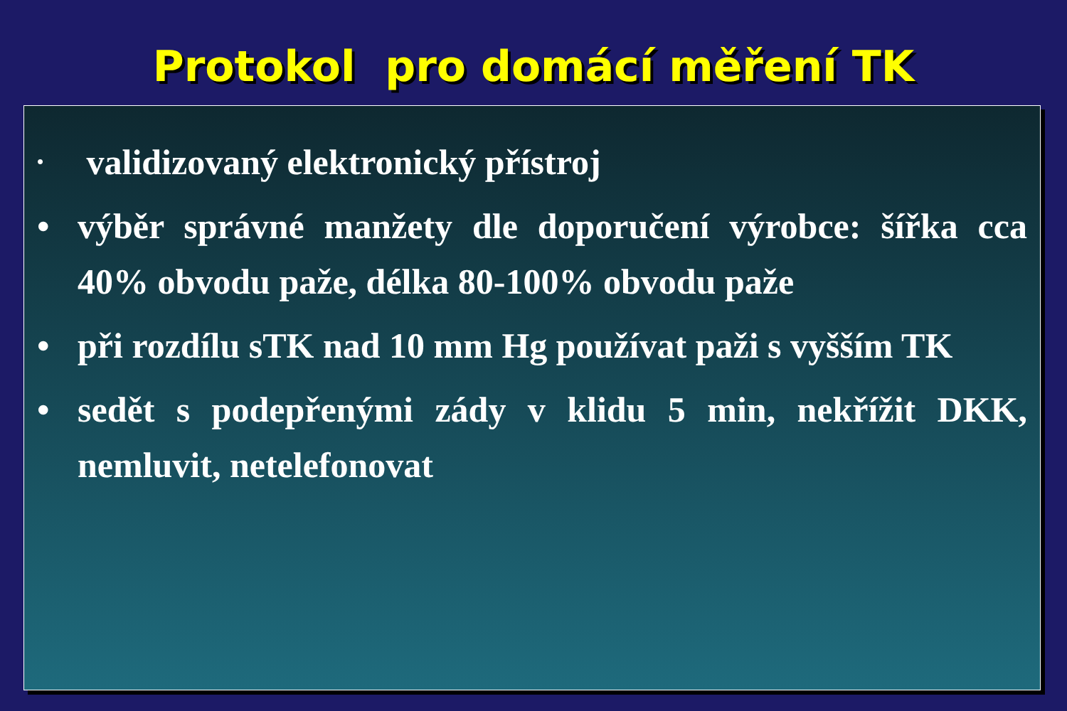Protokol pro domácí měření TK
• validizovaný elektronický přístroj
• výběr správné manžety dle doporučení výrobce: šířka cca 40% obvodu paže, délka 80-100% obvodu paže
• při rozdílu sTK nad 10 mm Hg používat paži s vyšším TK
• sedět s podepřenými zády v klidu 5 min, nekřížit DKK, nemluvit, netelefonovat